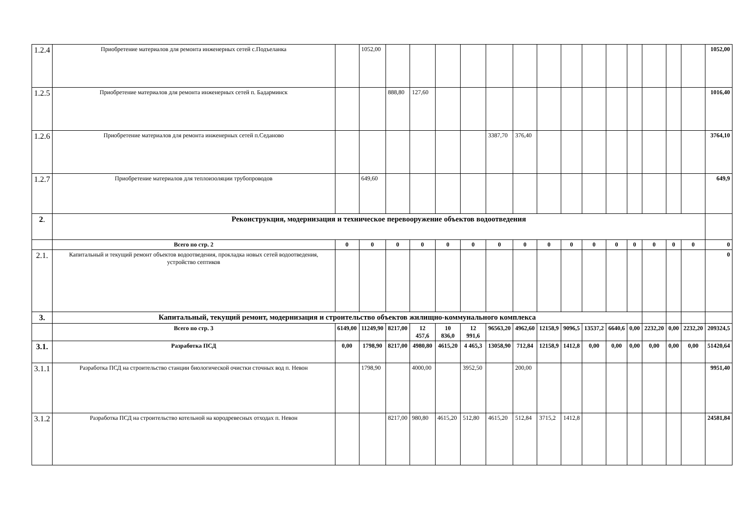| 1.2.4 | Приобретение материалов для ремонта инженерных сетей с.Подъеланка | | 1052,00 | | | | | | | | | | | | | | | 1052,00 |
| 1.2.5 | Приобретение материалов для ремонта инженерных сетей п. Бадарминск | | | 888,80 | 127,60 | | | | | | | | | | | | | 1016,40 |
| 1.2.6 | Приобретение материалов для ремонта инженерных сетей п.Седаново | | | | | | | 3387,70 | 376,40 | | | | | | | | | 3764,10 |
| 1.2.7 | Приобретение материалов для теплоизоляции трубопроводов | | 649,60 | | | | | | | | | | | | | | | 649,9 |
| 2 . | Реконструкция, модернизация и техническое перевооружение объектов водоотведения | | | | | | | | | | | | | | | | | |
| | Всего по стр. 2 | 0 | 0 | 0 | 0 | 0 | 0 | 0 | 0 | 0 | 0 | 0 | 0 | 0 | 0 | 0 | 0 | 0 |
| 2.1. | Капитальный и текущий ремонт объектов водоотведения, прокладка новых сетей водоотведения, устройство септиков | | | | | | | | | | | | | | | | | 0 |
| 3. | Капитальный, текущий ремонт, модернизация и строительство объектов жилищно-коммунального комплекса | | | | | | | | | | | | | | | | | |
| | Всего по стр. 3 | 6149,00 | 11249,90 | 8217,00 | 12 457,6 | 10 836,0 | 12 991,6 | 96563,20 | 4962,60 | 12158,9 | 9096,5 | 13537,2 | 6640,6 | 0,00 | 2232,20 | 0,00 | 2232,20 | 209324,5 |
| 3.1. | Разработка ПСД | 0,00 | 1798,90 | 8217,00 | 4980,80 | 4615,20 | 4 465,3 | 13058,90 | 712,84 | 12158,9 | 1412,8 | 0,00 | 0,00 | 0,00 | 0,00 | 0,00 | 0,00 | 51420,64 |
| 3.1.1 | Разработка ПСД на строительство станции биологической очистки сточных вод п. Невон | | 1798,90 | | 4000,00 | | 3952,50 | | 200,00 | | | | | | | | | 9951,40 |
| 3.1.2 | Разработка ПСД на строительство котельной на кородревесных отходах п. Невон | | | 8217,00 | 980,80 | 4615,20 | 512,80 | 4615,20 | 512,84 | 3715,2 | 1412,8 | | | | | | | 24581,84 |